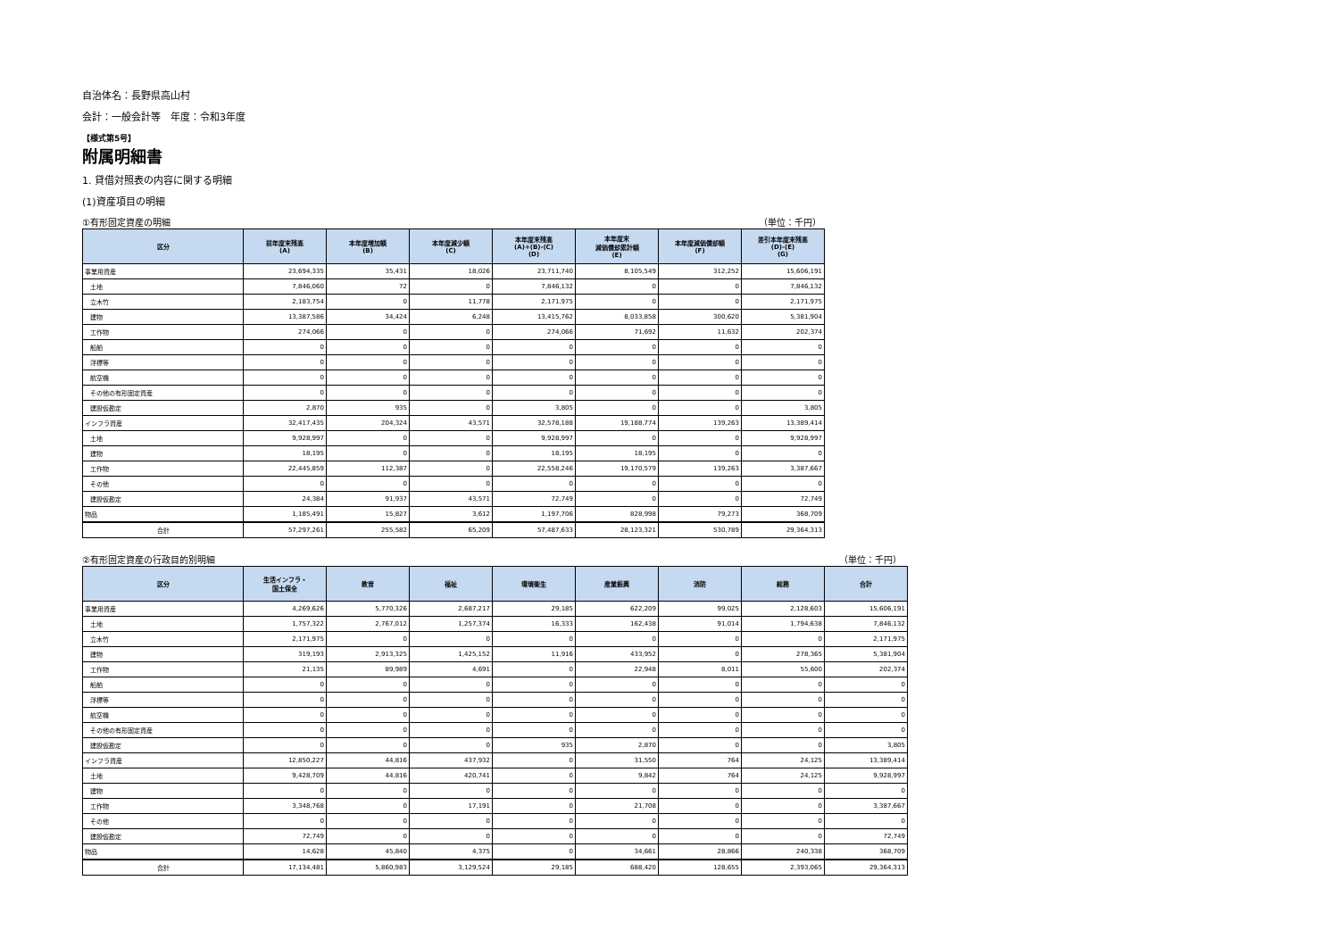自治体名：長野県高山村
会計：一般会計等　年度：令和3年度
【様式第5号】
附属明細書
1. 貸借対照表の内容に関する明細
(1)資産項目の明細
①有形固定資産の明細 （単位：千円）
| 区分 | 前年度末残高 (A) | 本年度増加額 (B) | 本年度減少額 (C) | 本年度末残高 (A)+(B)-(C) (D) | 本年度末 減価償却累計額 (E) | 本年度減価償却額 (F) | 差引本年度末残高 (D)-(E) (G) |
| --- | --- | --- | --- | --- | --- | --- | --- |
| 事業用資産 | 23,694,335 | 35,431 | 18,026 | 23,711,740 | 8,105,549 | 312,252 | 15,606,191 |
| 土地 | 7,846,060 | 72 | 0 | 7,846,132 | 0 | 0 | 7,846,132 |
| 立木竹 | 2,183,754 | 0 | 11,778 | 2,171,975 | 0 | 0 | 2,171,975 |
| 建物 | 13,387,586 | 34,424 | 6,248 | 13,415,762 | 8,033,858 | 300,620 | 5,381,904 |
| 工作物 | 274,066 | 0 | 0 | 274,066 | 71,692 | 11,632 | 202,374 |
| 船舶 | 0 | 0 | 0 | 0 | 0 | 0 | 0 |
| 浮標等 | 0 | 0 | 0 | 0 | 0 | 0 | 0 |
| 航空機 | 0 | 0 | 0 | 0 | 0 | 0 | 0 |
| その他の有形固定資産 | 0 | 0 | 0 | 0 | 0 | 0 | 0 |
| 建設仮勘定 | 2,870 | 935 | 0 | 3,805 | 0 | 0 | 3,805 |
| インフラ資産 | 32,417,435 | 204,324 | 43,571 | 32,578,188 | 19,188,774 | 139,263 | 13,389,414 |
| 土地 | 9,928,997 | 0 | 0 | 9,928,997 | 0 | 0 | 9,928,997 |
| 建物 | 18,195 | 0 | 0 | 18,195 | 18,195 | 0 | 0 |
| 工作物 | 22,445,859 | 112,387 | 0 | 22,558,246 | 19,170,579 | 139,263 | 3,387,667 |
| その他 | 0 | 0 | 0 | 0 | 0 | 0 | 0 |
| 建設仮勘定 | 24,384 | 91,937 | 43,571 | 72,749 | 0 | 0 | 72,749 |
| 物品 | 1,185,491 | 15,827 | 3,612 | 1,197,706 | 828,998 | 79,273 | 368,709 |
| 合計 | 57,297,261 | 255,582 | 65,209 | 57,487,633 | 28,123,321 | 530,789 | 29,364,313 |
②有形固定資産の行政目的別明細 （単位：千円）
| 区分 | 生活インフラ・ 国土保全 | 教育 | 福祉 | 環境衛生 | 産業振興 | 消防 | 総務 | 合計 |
| --- | --- | --- | --- | --- | --- | --- | --- | --- |
| 事業用資産 | 4,269,626 | 5,770,326 | 2,687,217 | 29,185 | 622,209 | 99,025 | 2,128,603 | 15,606,191 |
| 土地 | 1,757,322 | 2,767,012 | 1,257,374 | 16,333 | 162,438 | 91,014 | 1,794,638 | 7,846,132 |
| 立木竹 | 2,171,975 | 0 | 0 | 0 | 0 | 0 | 0 | 2,171,975 |
| 建物 | 319,193 | 2,913,325 | 1,425,152 | 11,916 | 433,952 | 0 | 278,365 | 5,381,904 |
| 工作物 | 21,135 | 89,989 | 4,691 | 0 | 22,948 | 8,011 | 55,600 | 202,374 |
| 船舶 | 0 | 0 | 0 | 0 | 0 | 0 | 0 | 0 |
| 浮標等 | 0 | 0 | 0 | 0 | 0 | 0 | 0 | 0 |
| 航空機 | 0 | 0 | 0 | 0 | 0 | 0 | 0 | 0 |
| その他の有形固定資産 | 0 | 0 | 0 | 0 | 0 | 0 | 0 | 0 |
| 建設仮勘定 | 0 | 0 | 0 | 935 | 2,870 | 0 | 0 | 3,805 |
| インフラ資産 | 12,850,227 | 44,816 | 437,932 | 0 | 31,550 | 764 | 24,125 | 13,389,414 |
| 土地 | 9,428,709 | 44,816 | 420,741 | 0 | 9,842 | 764 | 24,125 | 9,928,997 |
| 建物 | 0 | 0 | 0 | 0 | 0 | 0 | 0 | 0 |
| 工作物 | 3,348,768 | 0 | 17,191 | 0 | 21,708 | 0 | 0 | 3,387,667 |
| その他 | 0 | 0 | 0 | 0 | 0 | 0 | 0 | 0 |
| 建設仮勘定 | 72,749 | 0 | 0 | 0 | 0 | 0 | 0 | 72,749 |
| 物品 | 14,628 | 45,840 | 4,375 | 0 | 34,661 | 28,866 | 240,338 | 368,709 |
| 合計 | 17,134,481 | 5,860,983 | 3,129,524 | 29,185 | 688,420 | 128,655 | 2,393,065 | 29,364,313 |